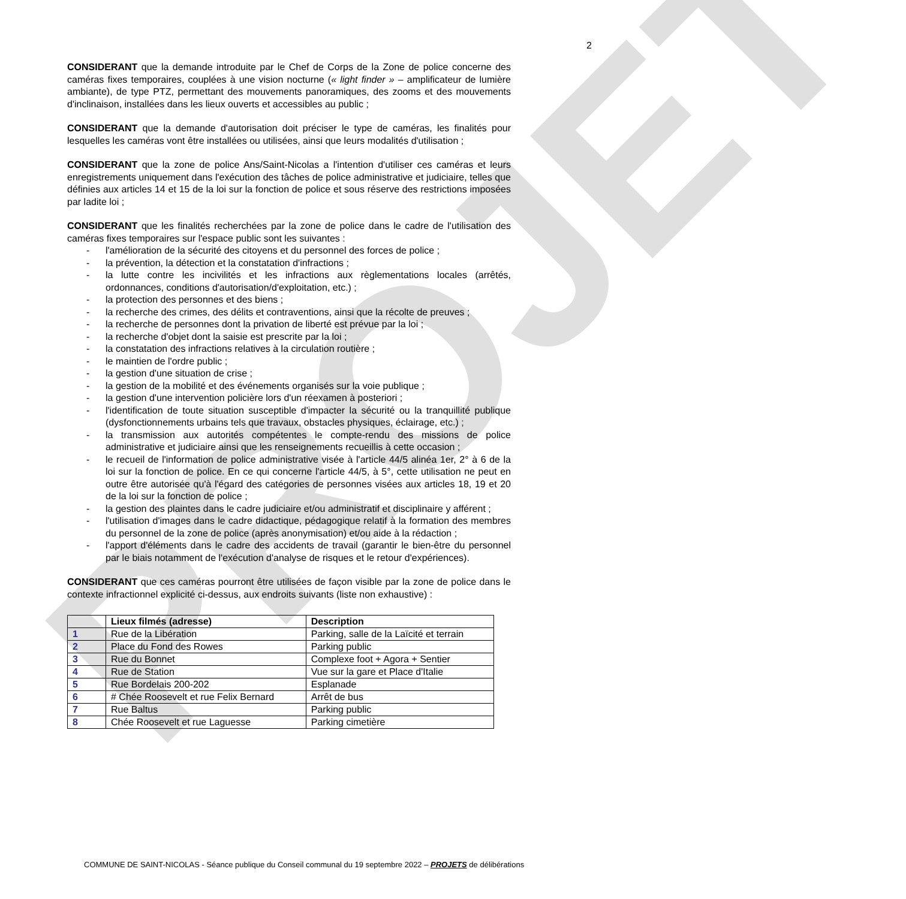PROJET
2
CONSIDERANT que la demande introduite par le Chef de Corps de la Zone de police concerne des caméras fixes temporaires, couplées à une vision nocturne (« light finder » – amplificateur de lumière ambiante), de type PTZ, permettant des mouvements panoramiques, des zooms et des mouvements d'inclinaison, installées dans les lieux ouverts et accessibles au public ;
CONSIDERANT que la demande d'autorisation doit préciser le type de caméras, les finalités pour lesquelles les caméras vont être installées ou utilisées, ainsi que leurs modalités d'utilisation ;
CONSIDERANT que la zone de police Ans/Saint-Nicolas a l'intention d'utiliser ces caméras et leurs enregistrements uniquement dans l'exécution des tâches de police administrative et judiciaire, telles que définies aux articles 14 et 15 de la loi sur la fonction de police et sous réserve des restrictions imposées par ladite loi ;
CONSIDERANT que les finalités recherchées par la zone de police dans le cadre de l'utilisation des caméras fixes temporaires sur l'espace public sont les suivantes :
- l'amélioration de la sécurité des citoyens et du personnel des forces de police ;
- la prévention, la détection et la constatation d'infractions ;
- la lutte contre les incivilités et les infractions aux règlementations locales (arrêtés, ordonnances, conditions d'autorisation/d'exploitation, etc.) ;
- la protection des personnes et des biens ;
- la recherche des crimes, des délits et contraventions, ainsi que la récolte de preuves ;
- la recherche de personnes dont la privation de liberté est prévue par la loi ;
- la recherche d'objet dont la saisie est prescrite par la loi ;
- la constatation des infractions relatives à la circulation routière ;
- le maintien de l'ordre public ;
- la gestion d'une situation de crise ;
- la gestion de la mobilité et des événements organisés sur la voie publique ;
- la gestion d'une intervention policière lors d'un réexamen à posteriori ;
- l'identification de toute situation susceptible d'impacter la sécurité ou la tranquillité publique (dysfonctionnements urbains tels que travaux, obstacles physiques, éclairage, etc.) ;
- la transmission aux autorités compétentes le compte-rendu des missions de police administrative et judiciaire ainsi que les renseignements recueillis à cette occasion ;
- le recueil de l'information de police administrative visée à l'article 44/5 alinéa 1er, 2° à 6 de la loi sur la fonction de police. En ce qui concerne l'article 44/5, à 5°, cette utilisation ne peut en outre être autorisée qu'à l'égard des catégories de personnes visées aux articles 18, 19 et 20 de la loi sur la fonction de police ;
- la gestion des plaintes dans le cadre judiciaire et/ou administratif et disciplinaire y afférent ;
- l'utilisation d'images dans le cadre didactique, pédagogique relatif à la formation des membres du personnel de la zone de police (après anonymisation) et/ou aide à la rédaction ;
- l'apport d'éléments dans le cadre des accidents de travail (garantir le bien-être du personnel par le biais notamment de l'exécution d'analyse de risques et le retour d'expériences).
CONSIDERANT que ces caméras pourront être utilisées de façon visible par la zone de police dans le contexte infractionnel explicité ci-dessus, aux endroits suivants (liste non exhaustive) :
| | Lieux filmés (adresse) | Description |
| --- | --- | --- |
| 1 | Rue de la Libération | Parking, salle de la Laïcité et terrain |
| 2 | Place du Fond des Rowes | Parking public |
| 3 | Rue du Bonnet | Complexe foot + Agora + Sentier |
| 4 | Rue de Station | Vue sur la gare et Place d'Italie |
| 5 | Rue Bordelais 200-202 | Esplanade |
| 6 | # Chée Roosevelt et rue Felix Bernard | Arrêt de bus |
| 7 | Rue Baltus | Parking public |
| 8 | Chée Roosevelt et rue Laguesse | Parking cimetière |
COMMUNE DE SAINT-NICOLAS - Séance publique du Conseil communal du 19 septembre 2022 – PROJETS de délibérations